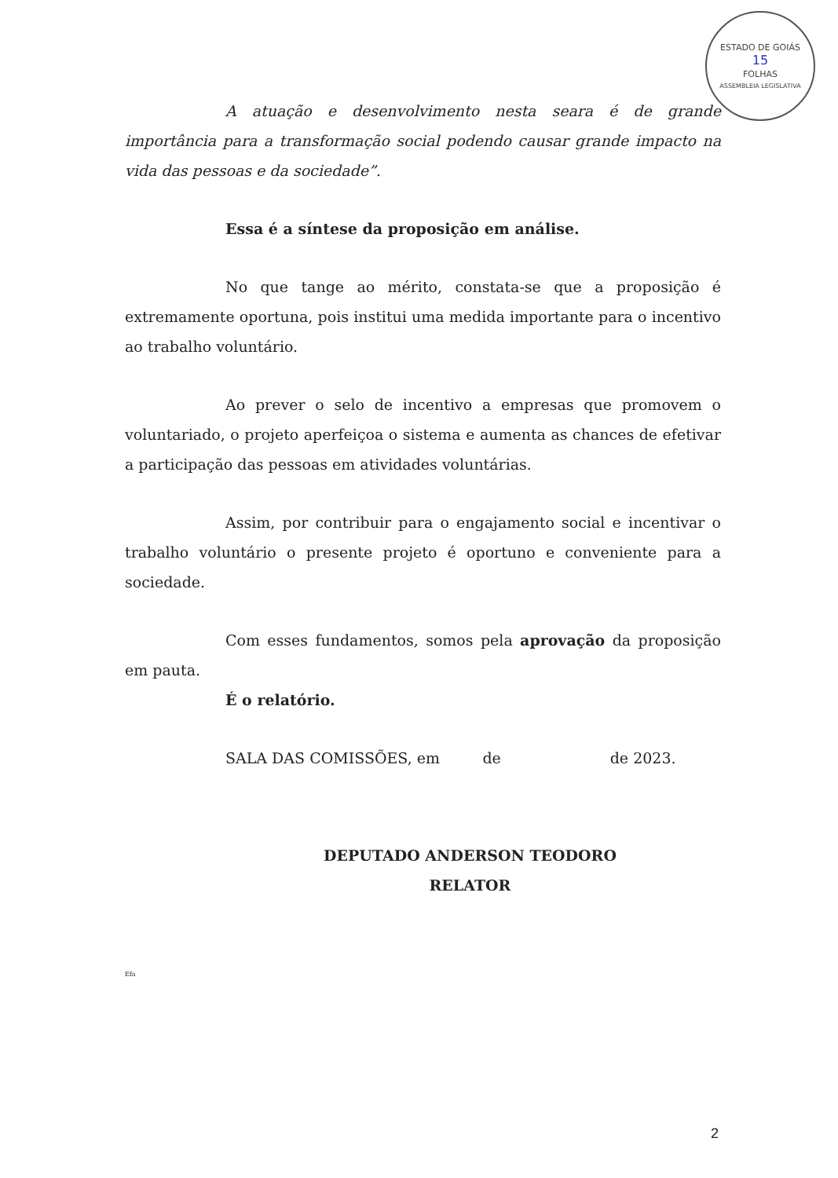ESTADO DE GOIÁS
15
FOLHAS
ASSEMBLEIA LEGISLATIVA
A atuação e desenvolvimento nesta seara é de grande importância para a transformação social podendo causar grande impacto na vida das pessoas e da sociedade”.
Essa é a síntese da proposição em análise.
No que tange ao mérito, constata-se que a proposição é extremamente oportuna, pois institui uma medida importante para o incentivo ao trabalho voluntário.
Ao prever o selo de incentivo a empresas que promovem o voluntariado, o projeto aperfeiçoa o sistema e aumenta as chances de efetivar a participação das pessoas em atividades voluntárias.
Assim, por contribuir para o engajamento social e incentivar o trabalho voluntário o presente projeto é oportuno e conveniente para a sociedade.
Com esses fundamentos, somos pela aprovação da proposição em pauta.
É o relatório.
SALA DAS COMISSÕES, em de de 2023.
DEPUTADO ANDERSON TEODORO
RELATOR
Efa
2